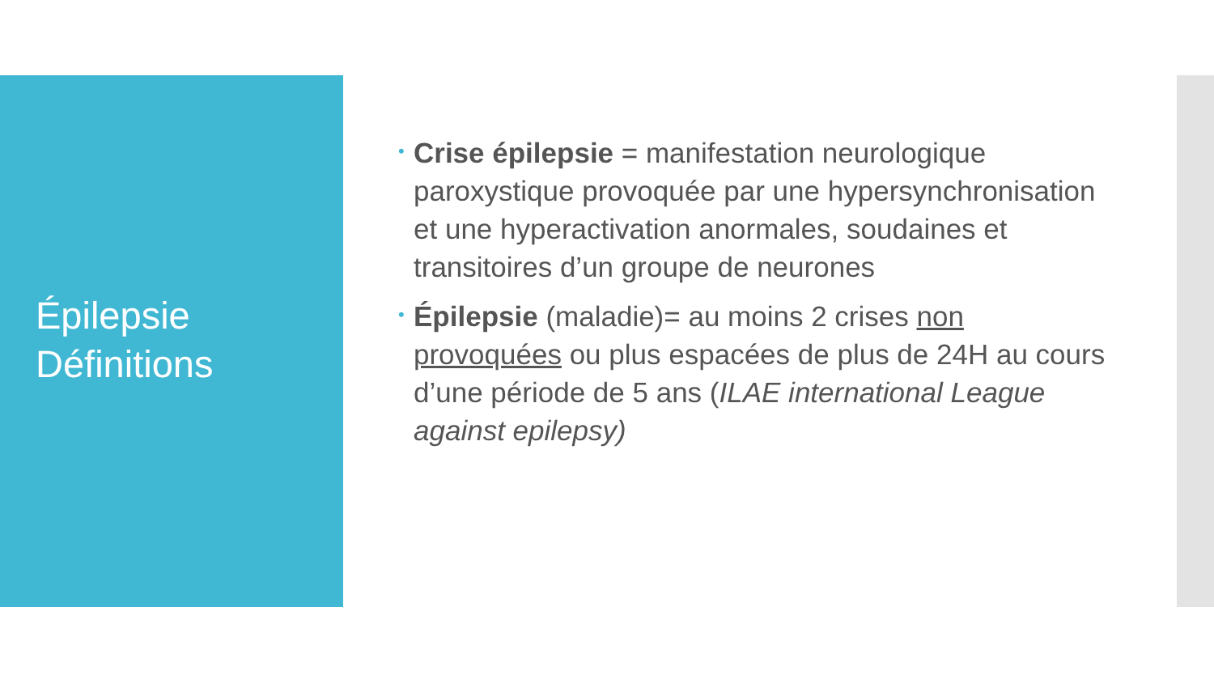Épilepsie
Définitions
• Crise épilepsie = manifestation neurologique paroxystique provoquée par une hypersynchronisation et une hyperactivation anormales, soudaines et transitoires d’un groupe de neurones
• Épilepsie (maladie)= au moins 2 crises non provoquées ou plus espacées de plus de 24H au cours d’une période de 5 ans (ILAE international League against epilepsy)